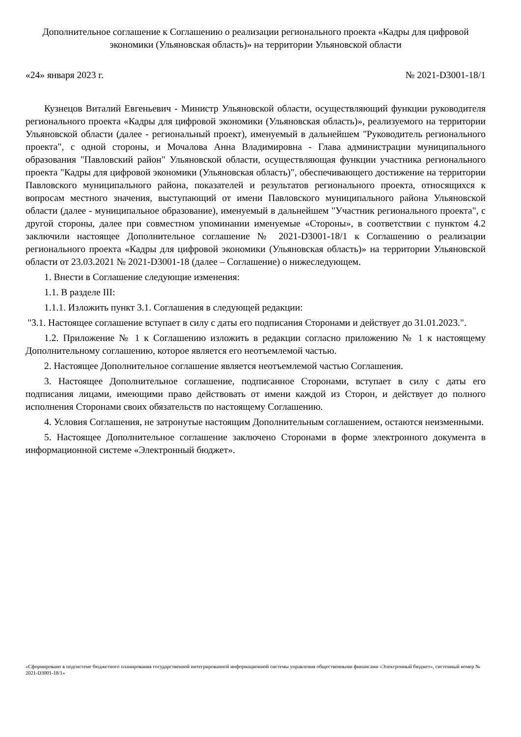Дополнительное соглашение к Соглашению о реализации регионального проекта «Кадры для цифровой экономики (Ульяновская область)» на территории Ульяновской области
«24» января 2023 г. № 2021-D3001-18/1
Кузнецов Виталий Евгеньевич - Министр Ульяновской области, осуществляющий функции руководителя регионального проекта «Кадры для цифровой экономики (Ульяновская область)», реализуемого на территории Ульяновской области (далее - региональный проект), именуемый в дальнейшем "Руководитель регионального проекта", с одной стороны, и Мочалова Анна Владимировна - Глава администрации муниципального образования "Павловский район" Ульяновской области, осуществляющая функции участника регионального проекта "Кадры для цифровой экономики (Ульяновская область)", обеспечивающего достижение на территории Павловского муниципального района, показателей и результатов регионального проекта, относящихся к вопросам местного значения, выступающий от имени Павловского муниципального района Ульяновской области (далее - муниципальное образование), именуемый в дальнейшем "Участник регионального проекта", с другой стороны, далее при совместном упоминании именуемые «Стороны», в соответствии с пунктом 4.2 заключили настоящее Дополнительное соглашение № 2021-D3001-18/1 к Соглашению о реализации регионального проекта «Кадры для цифровой экономики (Ульяновская область)» на территории Ульяновской области от 23.03.2021 № 2021-D3001-18 (далее – Соглашение) о нижеследующем.
1. Внести в Соглашение следующие изменения:
1.1. В разделе III:
1.1.1. Изложить пункт 3.1. Соглашения в следующей редакции:
"3.1. Настоящее соглашение вступает в силу с даты его подписания Сторонами и действует до 31.01.2023.".
1.2. Приложение № 1 к Соглашению изложить в редакции согласно приложению № 1 к настоящему Дополнительному соглашению, которое является его неотъемлемой частью.
2. Настоящее Дополнительное соглашение является неотъемлемой частью Соглашения.
3. Настоящее Дополнительное соглашение, подписанное Сторонами, вступает в силу с даты его подписания лицами, имеющими право действовать от имени каждой из Сторон, и действует до полного исполнения Сторонами своих обязательств по настоящему Соглашению.
4. Условия Соглашения, не затронутые настоящим Дополнительным соглашением, остаются неизменными.
5. Настоящее Дополнительное соглашение заключено Сторонами в форме электронного документа в информационной системе «Электронный бюджет».
«Сформировано в подсистеме бюджетного планирования государственной интегрированной информационной системы управления общественными финансами «Электронный бюджет», системный номер № 2021-D3001-18/1»